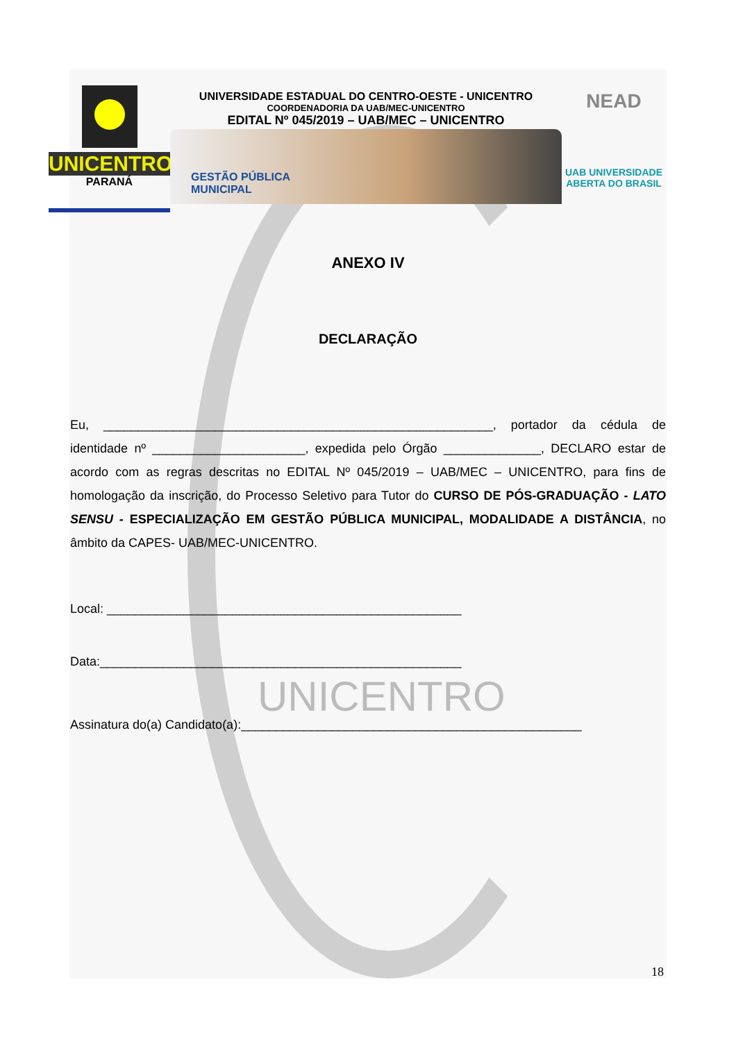UNICENTRO
PARANÁ
UNIVERSIDADE ESTADUAL DO CENTRO-OESTE - UNICENTRO
COORDENADORIA DA UAB/MEC-UNICENTRO
EDITAL Nº 045/2019 – UAB/MEC – UNICENTRO
GESTÃO PÚBLICA
MUNICIPAL
NEAD
UAB UNIVERSIDADE
ABERTA DO BRASIL
ANEXO IV
DECLARAÇÃO
Eu, ________________________________________________________, portador da cédula de identidade nº ______________________, expedida pelo Órgão ______________, DECLARO estar de acordo com as regras descritas no EDITAL Nº 045/2019 – UAB/MEC – UNICENTRO, para fins de homologação da inscrição, do Processo Seletivo para Tutor do CURSO DE PÓS-GRADUAÇÃO - LATO SENSU - ESPECIALIZAÇÃO EM GESTÃO PÚBLICA MUNICIPAL, MODALIDADE A DISTÂNCIA, no âmbito da CAPES- UAB/MEC-UNICENTRO.
Local: ___________________________________________________
Data:____________________________________________________
UNICENTRO
Assinatura do(a) Candidato(a):_________________________________________________
18